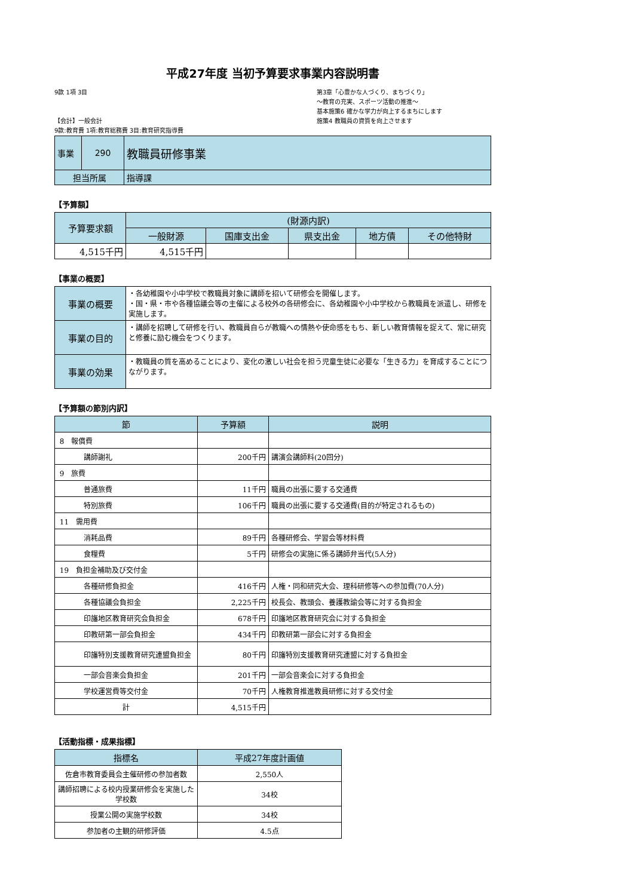平成27年度 当初予算要求事業内容説明書
9款 1項 3目
【会計】一般会計
9款:教育費 1項:教育総務費 3目:教育研究指導費
第3章「心豊かな人づくり、まちづくり」
～教育の充実、スポーツ活動の推進～
基本施策6 確かな学力が向上するまちにします
施策4 教職員の資質を向上させます
| 事業 | 290 | 教職員研修事業 |
| 担当所属 | | 指導課 |
【予算額】
| 予算要求額 | (財源内訳) | | | | |
| | 一般財源 | 国庫支出金 | 県支出金 | 地方債 | その他特財 |
| 4,515千円 | 4,515千円 | | | | |
【事業の概要】
| 事業の概要 | ・各幼稚園や小中学校で教職員対象に講師を招いて研修会を開催します。 ・国・県・市や各種協議会等の主催による校外の各研修会に、各幼稚園や小中学校から教職員を派遣し、研修を実施します。 |
| 事業の目的 | ・講師を招聘して研修を行い、教職員自らが教職への情熱や使命感をもち、新しい教育情報を捉えて、常に研究と修養に励む機会をつくります。 |
| 事業の効果 | ・教職員の質を高めることにより、変化の激しい社会を担う児童生徒に必要な「生きる力」を育成することにつながります。 |
【予算額の節別内訳】
| 節 | 予算額 | 説明 |
| 8 報償費 | | |
| 講師謝礼 | 200千円 | 講演会講師料(20回分) |
| 9 旅費 | | |
| 普通旅費 | 11千円 | 職員の出張に要する交通費 |
| 特別旅費 | 106千円 | 職員の出張に要する交通費(目的が特定されるもの) |
| 11 需用費 | | |
| 消耗品費 | 89千円 | 各種研修会、学習会等材料費 |
| 食糧費 | 5千円 | 研修会の実施に係る講師弁当代(5人分) |
| 19 負担金補助及び交付金 | | |
| 各種研修負担金 | 416千円 | 人権・同和研究大会、理科研修等への参加費(70人分) |
| 各種協議会負担金 | 2,225千円 | 校長会、教頭会、養護教諭会等に対する負担金 |
| 印旛地区教育研究会負担金 | 678千円 | 印旛地区教育研究会に対する負担金 |
| 印教研第一部会負担金 | 434千円 | 印教研第一部会に対する負担金 |
| 印旛特別支援教育研究連盟負担金 | 80千円 | 印旛特別支援教育研究連盟に対する負担金 |
| 一部会音楽会負担金 | 201千円 | 一部会音楽会に対する負担金 |
| 学校運営費等交付金 | 70千円 | 人権教育推進教員研修に対する交付金 |
| 計 | 4,515千円 | |
【活動指標・成果指標】
| 指標名 | 平成27年度計画値 |
| 佐倉市教育委員会主催研修の参加者数 | 2,550人 |
| 講師招聘による校内授業研修会を実施した学校数 | 34校 |
| 授業公開の実施学校数 | 34校 |
| 参加者の主観的研修評価 | 4.5点 |